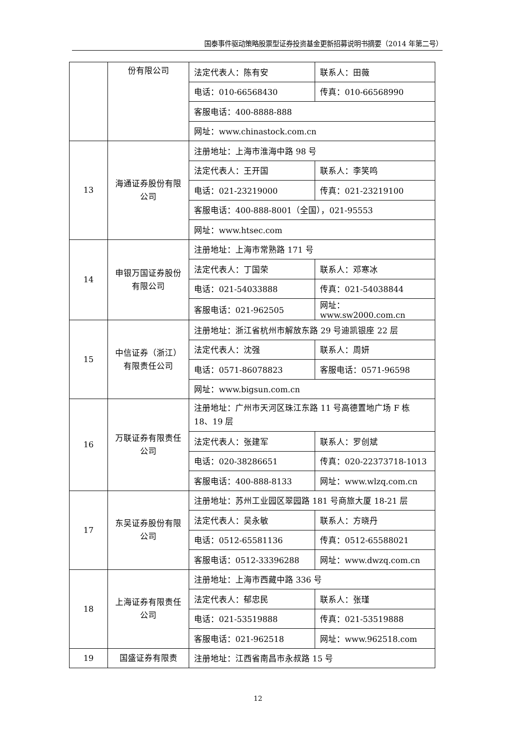国泰事件驱动策略股票型证券投资基金更新招募说明书摘要（2014 年第二号）
| | 份有限公司 | 法定代表人：陈有安 | 联系人：田薇 |
| | | 电话：010-66568430 | 传真：010-66568990 |
| | | 客服电话：400-8888-888 | |
| | | 网址：www.chinastock.com.cn | |
| 13 | 海通证券股份有限公司 | 注册地址：上海市淮海中路 98 号 | |
| | | 法定代表人：王开国 | 联系人：李笑鸣 |
| | | 电话：021-23219000 | 传真：021-23219100 |
| | | 客服电话：400-888-8001（全国），021-95553 | |
| | | 网址：www.htsec.com | |
| 14 | 申银万国证券股份有限公司 | 注册地址：上海市常熟路 171 号 | |
| | | 法定代表人：丁国荣 | 联系人：邓寒冰 |
| | | 电话：021-54033888 | 传真：021-54038844 |
| | | 客服电话：021-962505 | 网址：www.sw2000.com.cn |
| 15 | 中信证券（浙江）有限责任公司 | 注册地址：浙江省杭州市解放东路 29 号迪凯银座 22 层 | |
| | | 法定代表人：沈强 | 联系人：周妍 |
| | | 电话：0571-86078823 | 客服电话：0571-96598 |
| | | 网址：www.bigsun.com.cn | |
| 16 | 万联证券有限责任公司 | 注册地址：广州市天河区珠江东路 11 号高德置地广场 F 栋 18、19 层 | |
| | | 法定代表人：张建军 | 联系人：罗创斌 |
| | | 电话：020-38286651 | 传真：020-22373718-1013 |
| | | 客服电话：400-888-8133 | 网址：www.wlzq.com.cn |
| 17 | 东吴证券股份有限公司 | 注册地址：苏州工业园区翠园路 181 号商旅大厦 18-21 层 | |
| | | 法定代表人：吴永敏 | 联系人：方晓丹 |
| | | 电话：0512-65581136 | 传真：0512-65588021 |
| | | 客服电话：0512-33396288 | 网址：www.dwzq.com.cn |
| 18 | 上海证券有限责任公司 | 注册地址：上海市西藏中路 336 号 | |
| | | 法定代表人：郁忠民 | 联系人：张瑾 |
| | | 电话：021-53519888 | 传真：021-53519888 |
| | | 客服电话：021-962518 | 网址：www.962518.com |
| 19 | 国盛证券有限责 | 注册地址：江西省南昌市永叔路 15 号 | |
12